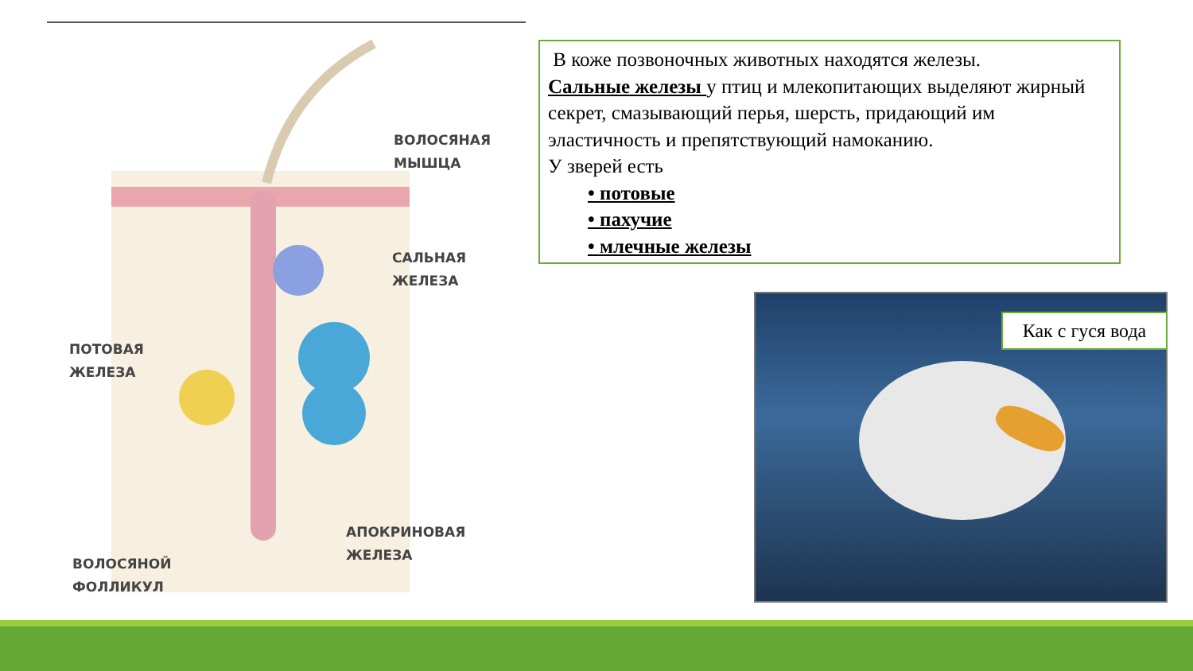ВОЛОСЯНАЯ
МЫШЦА
САЛЬНАЯ
ЖЕЛЕЗА
ПОТОВАЯ
ЖЕЛЕЗА
АПОКРИНОВАЯ
ЖЕЛЕЗА
ВОЛОСЯНОЙ
ФОЛЛИКУЛ
В коже позвоночных животных находятся железы.
Сальные железы у птиц и млекопитающих выделяют жирный секрет, смазывающий перья, шерсть, придающий им эластичность и препятствующий намоканию.
У зверей есть
• потовые
• пахучие
• млечные железы
Как с гуся вода